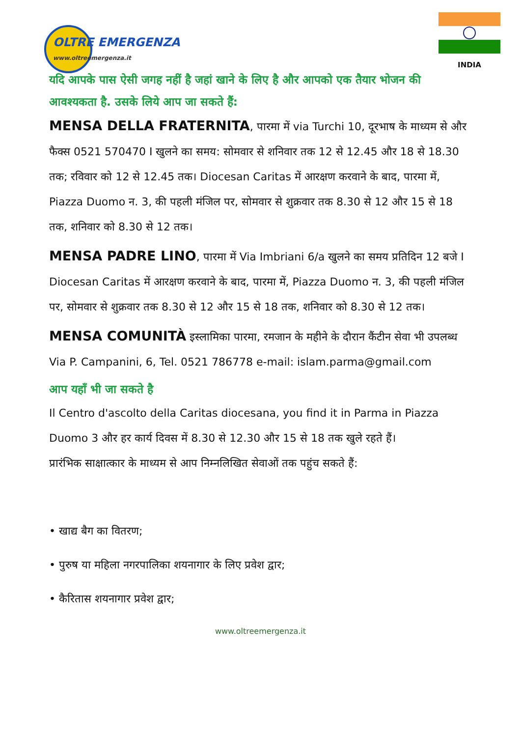INDIA
OLTRE EMERGENZA
www.oltreemergenza.it
यदि आपके पास ऐसी जगह नहीं है जहां खाने के लिए है और आपको एक तैयार भोजन की आवश्यकता है. उसके लिये आप जा सकते हैं:
MENSA DELLA FRATERNITA, पारमा में via Turchi 10, दूरभाष के माध्यम से और फैक्स 0521 570470 I खुलने का समय: सोमवार से शनिवार तक 12 से 12.45 और 18 से 18.30 तक; रविवार को 12 से 12.45 तक। Diocesan Caritas में आरक्षण करवाने के बाद, पारमा में, Piazza Duomo न. 3, की पहली मंजिल पर, सोमवार से शुक्रवार तक 8.30 से 12 और 15 से 18 तक, शनिवार को 8.30 से 12 तक।
MENSA PADRE LINO, पारमा में Via Imbriani 6/a खुलने का समय प्रतिदिन 12 बजे I Diocesan Caritas में आरक्षण करवाने के बाद, पारमा में, Piazza Duomo न. 3, की पहली मंजिल पर, सोमवार से शुक्रवार तक 8.30 से 12 और 15 से 18 तक, शनिवार को 8.30 से 12 तक।
MENSA COMUNITÀ इस्लामिका पारमा, रमजान के महीने के दौरान कैंटीन सेवा भी उपलब्ध Via P. Campanini, 6, Tel. 0521 786778 e-mail: islam.parma@gmail.com
आप यहाँ भी जा सकते है
Il Centro d'ascolto della Caritas diocesana, you find it in Parma in Piazza Duomo 3 और हर कार्य दिवस में 8.30 से 12.30 और 15 से 18 तक खुले रहते हैं।
प्रारंभिक साक्षात्कार के माध्यम से आप निम्नलिखित सेवाओं तक पहुंच सकते हैं:
• खाद्य बैग का वितरण;
• पुरुष या महिला नगरपालिका शयनागार के लिए प्रवेश द्वार;
• कैरितास शयनागार प्रवेश द्वार;
www.oltreemergenza.it